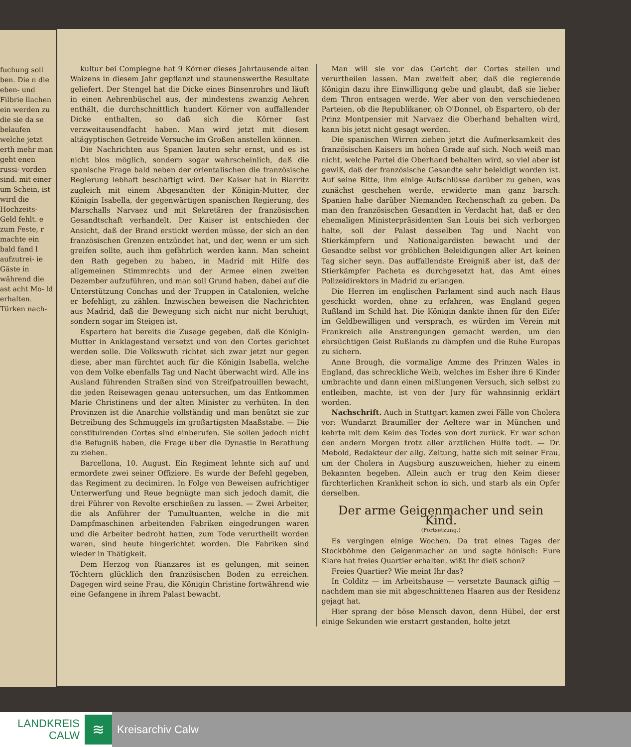fuchung soll ben. Die n die eben- und Filbrie llachen ein werden zu die sie da se belaufen welche jetzt erth mehr man geht enen russi- vorden sind. mit einer um Schein, ist wird die Hochzeits- Geld fehlt. e zum Feste, r machte ein bald fand l aufzutrei- ie Gäste in während die ast acht Mo- ld erhalten. Türken nach-
kultur bei Compiegne hat 9 Körner dieses Jahrtausende alten Waizens in diesem Jahr gepflanzt und staunenswerthe Resultate geliefert. Der Stengel hat die Dicke eines Binsenrohrs und läuft in einen Aehrenbüschel aus, der mindestens zwanzig Aehren enthält, die durchschnittlich hundert Körner von auffallender Dicke enthalten, so daß sich die Körner fast verzweitausendfacht haben. Man wird jetzt mit diesem altägyptischen Getreide Versuche im Großen anstellen können.
Die Nachrichten aus Spanien lauten sehr ernst, und es ist nicht blos möglich, sondern sogar wahrscheinlich, daß die spanische Frage bald neben der orientalischen die französische Regierung lebhaft beschäftigt wird. Der Kaiser hat in Biarritz zugleich mit einem Abgesandten der Königin-Mutter, der Königin Isabella, der gegenwärtigen spanischen Regierung, des Marschalls Narvaez und mit Sekretären der französischen Gesandtschaft verhandelt. Der Kaiser ist entschieden der Ansicht, daß der Brand erstickt werden müsse, der sich an den französischen Grenzen entzündet hat, und der, wenn er um sich greifen sollte, auch ihm gefährlich werden kann. Man scheint den Rath gegeben zu haben, in Madrid mit Hilfe des allgemeinen Stimmrechts und der Armee einen zweiten Dezember aufzuführen, und man soll Grund haben, dabei auf die Unterstützung Conchas und der Truppen in Catalonien, welche er befehligt, zu zählen. Inzwischen beweisen die Nachrichten aus Madrid, daß die Bewegung sich nicht nur nicht beruhigt, sondern sogar im Steigen ist.
Espartero hat bereits die Zusage gegeben, daß die Königin-Mutter in Anklagestand versetzt und von den Cortes gerichtet werden solle. Die Volkswuth richtet sich zwar jetzt nur gegen diese, aber man fürchtet auch für die Königin Isabella, welche von dem Volke ebenfalls Tag und Nacht überwacht wird. Alle ins Ausland führenden Straßen sind von Streifpatrouillen bewacht, die jeden Reisewagen genau untersuchen, um das Entkommen Marie Christinens und der alten Minister zu verhüten. In den Provinzen ist die Anarchie vollständig und man benützt sie zur Betreibung des Schmuggels im großartigsten Maaßstabe. — Die constituirenden Cortes sind einberufen. Sie sollen jedoch nicht die Befugniß haben, die Frage über die Dynastie in Berathung zu ziehen.
Barcellona, 10. August. Ein Regiment lehnte sich auf und ermordete zwei seiner Offiziere. Es wurde der Befehl gegeben, das Regiment zu decimiren. In Folge von Beweisen aufrichtiger Unterwerfung und Reue begnügte man sich jedoch damit, die drei Führer von Revolte erschießen zu lassen. — Zwei Arbeiter, die als Anführer der Tumultuanten, welche in die mit Dampfmaschinen arbeitenden Fabriken eingedrungen waren und die Arbeiter bedroht hatten, zum Tode verurtheilt worden waren, sind heute hingerichtet worden. Die Fabriken sind wieder in Thätigkeit.
Dem Herzog von Rianzares ist es gelungen, mit seinen Töchtern glücklich den französischen Boden zu erreichen. Dagegen wird seine Frau, die Königin Christine fortwährend wie eine Gefangene in ihrem Palast bewacht.
Man will sie vor das Gericht der Cortes stellen und verurtheilen lassen. Man zweifelt aber, daß die regierende Königin dazu ihre Einwilligung gebe und glaubt, daß sie lieber dem Thron entsagen werde. Wer aber von den verschiedenen Parteien, ob die Republikaner, ob O'Donnel, ob Espartero, ob der Prinz Montpensier mit Narvaez die Oberhand behalten wird, kann bis jetzt nicht gesagt werden.
Die spanischen Wirren ziehen jetzt die Aufmerksamkeit des französischen Kaisers im hohen Grade auf sich. Noch weiß man nicht, welche Partei die Oberhand behalten wird, so viel aber ist gewiß, daß der französische Gesandte sehr beleidigt worden ist. Auf seine Bitte, ihm einige Aufschlüsse darüber zu geben, was zunächst geschehen werde, erwiderte man ganz barsch: Spanien habe darüber Niemanden Rechenschaft zu geben. Da man den französischen Gesandten in Verdacht hat, daß er den ehemaligen Ministerpräsidenten San Louis bei sich verborgen halte, soll der Palast desselben Tag und Nacht von Stierkämpfern und Nationalgardisten bewacht und der Gesandte selbst vor gröblichen Beleidigungen aller Art keinen Tag sicher seyn. Das auffallendste Ereigniß aber ist, daß der Stierkämpfer Pacheta es durchgesetzt hat, das Amt eines Polizeidirektors in Madrid zu erlangen.
Die Herren im englischen Parlament sind auch nach Haus geschickt worden, ohne zu erfahren, was England gegen Rußland im Schild hat. Die Königin dankte ihnen für den Eifer im Geldbewilligen und versprach, es würden im Verein mit Frankreich alle Anstrengungen gemacht werden, um den ehrsüchtigen Geist Rußlands zu dämpfen und die Ruhe Europas zu sichern.
Anne Brough, die vormalige Amme des Prinzen Wales in England, das schreckliche Weib, welches im Esher ihre 6 Kinder umbrachte und dann einen mißlungenen Versuch, sich selbst zu entleiben, machte, ist von der Jury für wahnsinnig erklärt worden.
Nachschrift. Auch in Stuttgart kamen zwei Fälle von Cholera vor: Wundarzt Braumiller der Aeltere war in München und kehrte mit dem Keim des Todes von dort zurück. Er war schon den andern Morgen trotz aller ärztlichen Hülfe todt. — Dr. Mebold, Redakteur der allg. Zeitung, hatte sich mit seiner Frau, um der Cholera in Augsburg auszuweichen, hieher zu einem Bekannten begeben. Allein auch er trug den Keim dieser fürchterlichen Krankheit schon in sich, und starb als ein Opfer derselben.
Der arme Geigenmacher und sein Kind.
(Fortsetzung.)
Es vergingen einige Wochen. Da trat eines Tages der Stockböhme den Geigenmacher an und sagte hönisch: Eure Klare hat freies Quartier erhalten, wißt Ihr dieß schon?
Freies Quartier? Wie meint Ihr das?
In Colditz — im Arbeitshause — versetzte Baunack giftig — nachdem man sie mit abgeschnittenen Haaren aus der Residenz gejagt hat.
Hier sprang der böse Mensch davon, denn Hübel, der erst einige Sekunden wie erstarrt gestanden, holte jetzt
LANDKREIS
CALW
≋
Kreisarchiv Calw